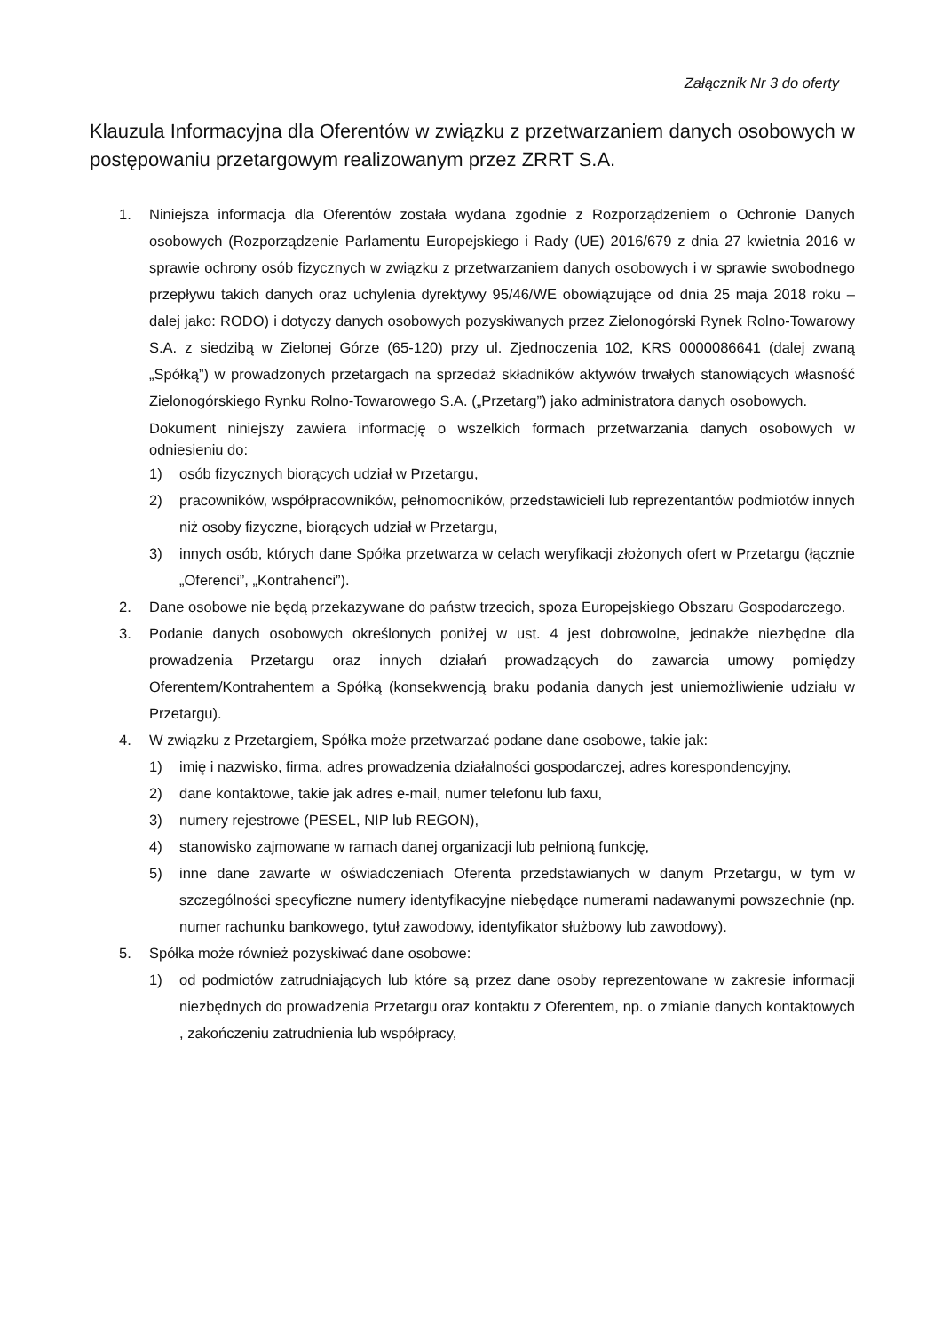Załącznik Nr 3 do oferty
Klauzula Informacyjna dla Oferentów w związku z przetwarzaniem danych osobowych w postępowaniu przetargowym realizowanym przez ZRRT S.A.
1. Niniejsza informacja dla Oferentów została wydana zgodnie z Rozporządzeniem o Ochronie Danych osobowych (Rozporządzenie Parlamentu Europejskiego i Rady (UE) 2016/679 z dnia 27 kwietnia 2016 w sprawie ochrony osób fizycznych w związku z przetwarzaniem danych osobowych i w sprawie swobodnego przepływu takich danych oraz uchylenia dyrektywy 95/46/WE obowiązujące od dnia 25 maja 2018 roku – dalej jako: RODO) i dotyczy danych osobowych pozyskiwanych przez Zielonogórski Rynek Rolno-Towarowy S.A. z siedzibą w Zielonej Górze (65-120) przy ul. Zjednoczenia 102, KRS 0000086641 (dalej zwaną „Spółką”) w prowadzonych przetargach na sprzedaż składników aktywów trwałych stanowiących własność Zielonogórskiego Rynku Rolno-Towarowego S.A. („Przetarg”) jako administratora danych osobowych.
Dokument niniejszy zawiera informację o wszelkich formach przetwarzania danych osobowych w odniesieniu do:
1) osób fizycznych biorących udział w Przetargu,
2) pracowników, współpracowników, pełnomocników, przedstawicieli lub reprezentantów podmiotów innych niż osoby fizyczne, biorących udział w Przetargu,
3) innych osób, których dane Spółka przetwarza w celach weryfikacji złożonych ofert w Przetargu (łącznie „Oferenci”, „Kontrahenci”).
2. Dane osobowe nie będą przekazywane do państw trzecich, spoza Europejskiego Obszaru Gospodarczego.
3. Podanie danych osobowych określonych poniżej w ust. 4 jest dobrowolne, jednakże niezbędne dla prowadzenia Przetargu oraz innych działań prowadzących do zawarcia umowy pomiędzy Oferentem/Kontrahentem a Spółką (konsekwencją braku podania danych jest uniemożliwienie udziału w Przetargu).
4. W związku z Przetargiem, Spółka może przetwarzać podane dane osobowe, takie jak:
1) imię i nazwisko, firma, adres prowadzenia działalności gospodarczej, adres korespondencyjny,
2) dane kontaktowe, takie jak adres e-mail, numer telefonu lub faxu,
3) numery rejestrowe (PESEL, NIP lub REGON),
4) stanowisko zajmowane w ramach danej organizacji lub pełnioną funkcję,
5) inne dane zawarte w oświadczeniach Oferenta przedstawianych w danym Przetargu, w tym w szczególności specyficzne numery identyfikacyjne niebędące numerami nadawanymi powszechnie (np. numer rachunku bankowego, tytuł zawodowy, identyfikator służbowy lub zawodowy).
5. Spółka może również pozyskiwać dane osobowe:
1) od podmiotów zatrudniających lub które są przez dane osoby reprezentowane w zakresie informacji niezbędnych do prowadzenia Przetargu oraz kontaktu z Oferentem, np. o zmianie danych kontaktowych , zakończeniu zatrudnienia lub współpracy,